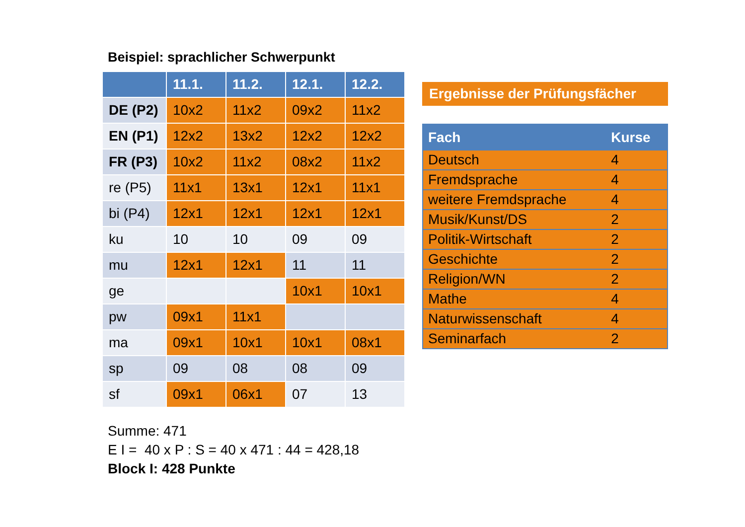Beispiel: sprachlicher Schwerpunkt
| | 11.1. | 11.2. | 12.1. | 12.2. |
| --- | --- | --- | --- | --- |
| DE (P2) | 10x2 | 11x2 | 09x2 | 11x2 |
| EN (P1) | 12x2 | 13x2 | 12x2 | 12x2 |
| FR (P3) | 10x2 | 11x2 | 08x2 | 11x2 |
| re (P5) | 11x1 | 13x1 | 12x1 | 11x1 |
| bi (P4) | 12x1 | 12x1 | 12x1 | 12x1 |
| ku | 10 | 10 | 09 | 09 |
| mu | 12x1 | 12x1 | 11 | 11 |
| ge | | | 10x1 | 10x1 |
| pw | 09x1 | 11x1 | | |
| ma | 09x1 | 10x1 | 10x1 | 08x1 |
| sp | 09 | 08 | 08 | 09 |
| sf | 09x1 | 06x1 | 07 | 13 |
Summe: 471
E I = 40 x P : S = 40 x 471 : 44 = 428,18
Block I: 428 Punkte
Ergebnisse der Prüfungsfächer
| Fach | Kurse |
| --- | --- |
| Deutsch | 4 |
| Fremdsprache | 4 |
| weitere Fremdsprache | 4 |
| Musik/Kunst/DS | 2 |
| Politik-Wirtschaft | 2 |
| Geschichte | 2 |
| Religion/WN | 2 |
| Mathe | 4 |
| Naturwissenschaft | 4 |
| Seminarfach | 2 |